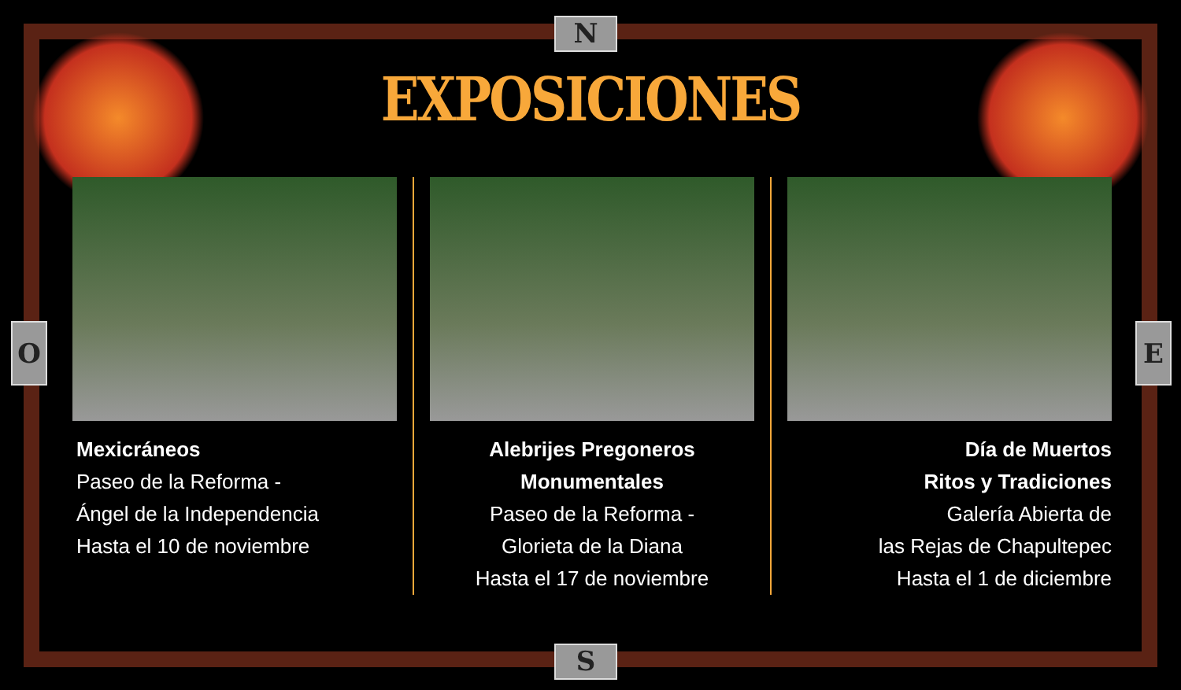N
S
O E
EXPOSICIONES
Mexicráneos
Paseo de la Reforma -
Ángel de la Independencia
Hasta el 10 de noviembre
Alebrijes Pregoneros
Monumentales
Paseo de la Reforma -
Glorieta de la Diana
Hasta el 17 de noviembre
Día de Muertos
Ritos y Tradiciones
Galería Abierta de
las Rejas de Chapultepec
Hasta el 1 de diciembre